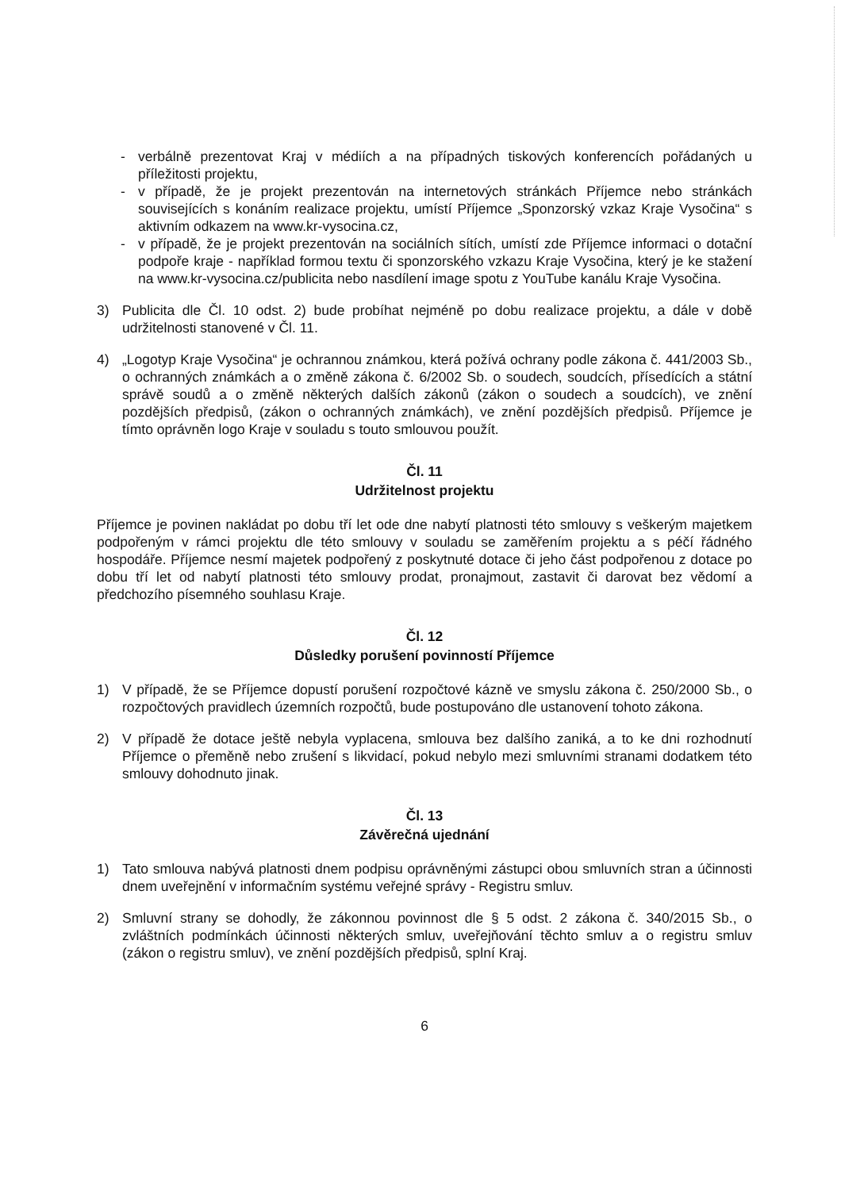- verbálně prezentovat Kraj v médiích a na případných tiskových konferencích pořádaných u příležitosti projektu,
- v případě, že je projekt prezentován na internetových stránkách Příjemce nebo stránkách souvisejících s konáním realizace projektu, umístí Příjemce „Sponzorský vzkaz Kraje Vysočina“ s aktivním odkazem na www.kr-vysocina.cz,
- v případě, že je projekt prezentován na sociálních sítích, umístí zde Příjemce informaci o dotační podpoře kraje - například formou textu či sponzorského vzkazu Kraje Vysočina, který je ke stažení na www.kr-vysocina.cz/publicita nebo nasdílení image spotu z YouTube kanálu Kraje Vysočina.
3) Publicita dle Čl. 10 odst. 2) bude probíhat nejméně po dobu realizace projektu, a dále v době udržitelnosti stanovené v Čl. 11.
4) „Logotyp Kraje Vysočina“ je ochrannou známkou, která požívá ochrany podle zákona č. 441/2003 Sb., o ochranných známkách a o změně zákona č. 6/2002 Sb. o soudech, soudcích, přísedících a státní správě soudů a o změně některých dalších zákonů (zákon o soudech a soudcích), ve znění pozdějších předpisů, (zákon o ochranných známkách), ve znění pozdějších předpisů. Příjemce je tímto oprávněn logo Kraje v souladu s touto smlouvou použít.
Čl. 11
Udržitelnost projektu
Příjemce je povinen nakládat po dobu tří let ode dne nabytí platnosti této smlouvy s veškerým majetkem podpořeným v rámci projektu dle této smlouvy v souladu se zaměřením projektu a s péčí řádného hospodáře. Příjemce nesmí majetek podpořený z poskytnuté dotace či jeho část podpořenou z dotace po dobu tří let od nabytí platnosti této smlouvy prodat, pronajmout, zastavit či darovat bez vědomí a předchozího písemného souhlasu Kraje.
Čl. 12
Důsledky porušení povinností Příjemce
1) V případě, že se Příjemce dopustí porušení rozpočtové kázně ve smyslu zákona č. 250/2000 Sb., o rozpočtových pravidlech územních rozpočtů, bude postupováno dle ustanovení tohoto zákona.
2) V případě že dotace ještě nebyla vyplacena, smlouva bez dalšího zaniká, a to ke dni rozhodnutí Příjemce o přeměně nebo zrušení s likvidací, pokud nebylo mezi smluvními stranami dodatkem této smlouvy dohodnuto jinak.
Čl. 13
Závěrečná ujednání
1) Tato smlouva nabývá platnosti dnem podpisu oprávněnými zástupci obou smluvních stran a účinnosti dnem uveřejnění v informačním systému veřejné správy - Registru smluv.
2) Smluvní strany se dohodly, že zákonnou povinnost dle § 5 odst. 2 zákona č. 340/2015 Sb., o zvláštních podmínkách účinnosti některých smluv, uveřejňování těchto smluv a o registru smluv (zákon o registru smluv), ve znění pozdějších předpisů, splní Kraj.
6